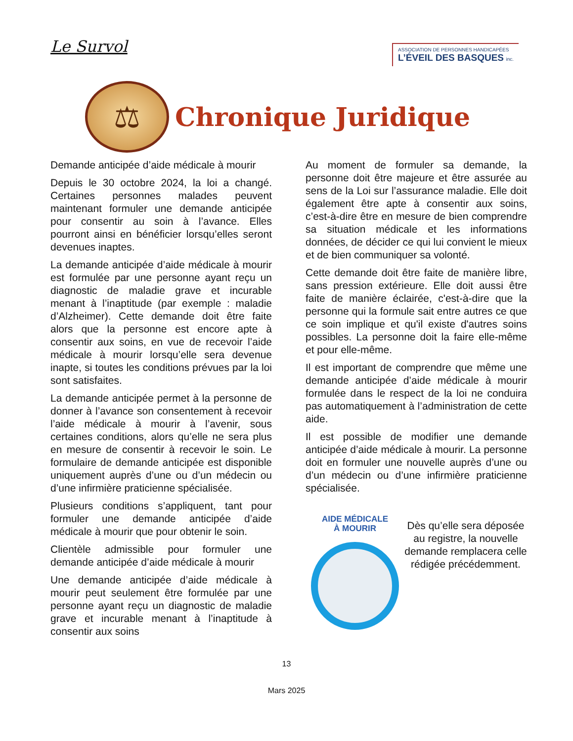Le Survol
ASSOCIATION DE PERSONNES HANDICAPÉES
L’ÉVEIL DES BASQUES inc.
⚖
Chronique Juridique
Demande anticipée d’aide médicale à mourir
Depuis le 30 octobre 2024, la loi a changé. Certaines personnes malades peuvent maintenant formuler une demande anticipée pour consentir au soin à l’avance. Elles pourront ainsi en bénéficier lorsqu’elles seront devenues inaptes.
La demande anticipée d’aide médicale à mourir est formulée par une personne ayant reçu un diagnostic de maladie grave et incurable menant à l’inaptitude (par exemple : maladie d’Alzheimer). Cette demande doit être faite alors que la personne est encore apte à consentir aux soins, en vue de recevoir l’aide médicale à mourir lorsqu’elle sera devenue inapte, si toutes les conditions prévues par la loi sont satisfaites.
La demande anticipée permet à la personne de donner à l’avance son consentement à recevoir l’aide médicale à mourir à l’avenir, sous certaines conditions, alors qu’elle ne sera plus en mesure de consentir à recevoir le soin. Le formulaire de demande anticipée est disponible uniquement auprès d’une ou d’un médecin ou d’une infirmière praticienne spécialisée.
Plusieurs conditions s’appliquent, tant pour formuler une demande anticipée d’aide médicale à mourir que pour obtenir le soin.
Clientèle admissible pour formuler une demande anticipée d’aide médicale à mourir
Une demande anticipée d’aide médicale à mourir peut seulement être formulée par une personne ayant reçu un diagnostic de maladie grave et incurable menant à l’inaptitude à consentir aux soins
Au moment de formuler sa demande, la personne doit être majeure et être assurée au sens de la Loi sur l’assurance maladie. Elle doit également être apte à consentir aux soins, c’est-à-dire être en mesure de bien comprendre sa situation médicale et les informations données, de décider ce qui lui convient le mieux et de bien communiquer sa volonté.
Cette demande doit être faite de manière libre, sans pression extérieure. Elle doit aussi être faite de manière éclairée, c'est-à-dire que la personne qui la formule sait entre autres ce que ce soin implique et qu'il existe d'autres soins possibles. La personne doit la faire elle-même et pour elle-même.
Il est important de comprendre que même une demande anticipée d’aide médicale à mourir formulée dans le respect de la loi ne conduira pas automatiquement à l’administration de cette aide.
Il est possible de modifier une demande anticipée d’aide médicale à mourir. La personne doit en formuler une nouvelle auprès d’une ou d’un médecin ou d’une infirmière praticienne spécialisée.
AIDE MÉDICALE
À MOURIR
Dès qu’elle sera déposée au registre, la nouvelle demande remplacera celle rédigée précédemment.
13
Mars 2025